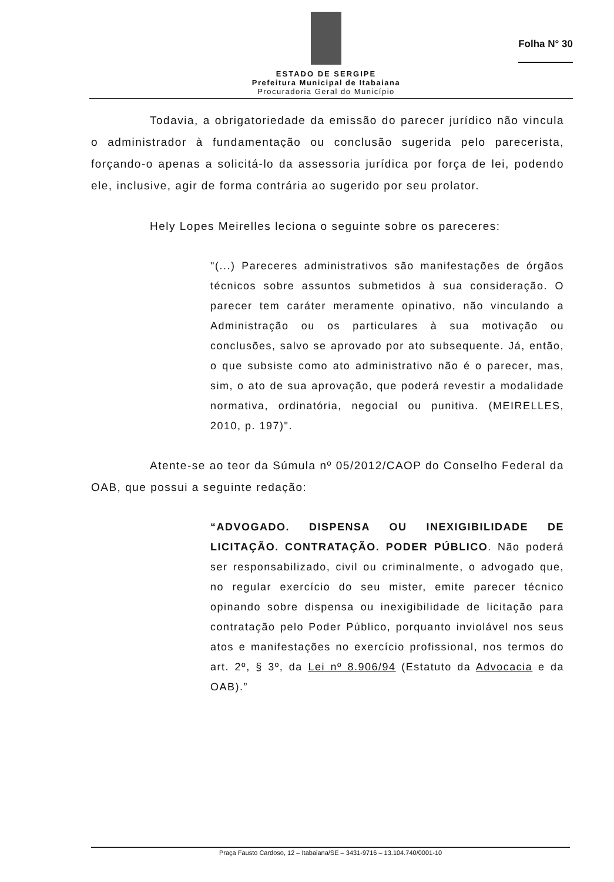ESTADO DE SERGIPE
Prefeitura Municipal de Itabaiana
Procuradoria Geral do Município
Folha N° 30
Todavia, a obrigatoriedade da emissão do parecer jurídico não vincula o administrador à fundamentação ou conclusão sugerida pelo parecerista, forçando-o apenas a solicitá-lo da assessoria jurídica por força de lei, podendo ele, inclusive, agir de forma contrária ao sugerido por seu prolator.
Hely Lopes Meirelles leciona o seguinte sobre os pareceres:
"(...) Pareceres administrativos são manifestações de órgãos técnicos sobre assuntos submetidos à sua consideração. O parecer tem caráter meramente opinativo, não vinculando a Administração ou os particulares à sua motivação ou conclusões, salvo se aprovado por ato subsequente. Já, então, o que subsiste como ato administrativo não é o parecer, mas, sim, o ato de sua aprovação, que poderá revestir a modalidade normativa, ordinatória, negocial ou punitiva. (MEIRELLES, 2010, p. 197)".
Atente-se ao teor da Súmula nº 05/2012/CAOP do Conselho Federal da OAB, que possui a seguinte redação:
“ADVOGADO. DISPENSA OU INEXIGIBILIDADE DE LICITAÇÃO. CONTRATAÇÃO. PODER PÚBLICO. Não poderá ser responsabilizado, civil ou criminalmente, o advogado que, no regular exercício do seu mister, emite parecer técnico opinando sobre dispensa ou inexigibilidade de licitação para contratação pelo Poder Público, porquanto inviolável nos seus atos e manifestações no exercício profissional, nos termos do art. 2º, § 3º, da Lei nº 8.906/94 (Estatuto da Advocacia e da OAB).”
Praça Fausto Cardoso, 12 – Itabaiana/SE – 3431-9716 – 13.104.740/0001-10